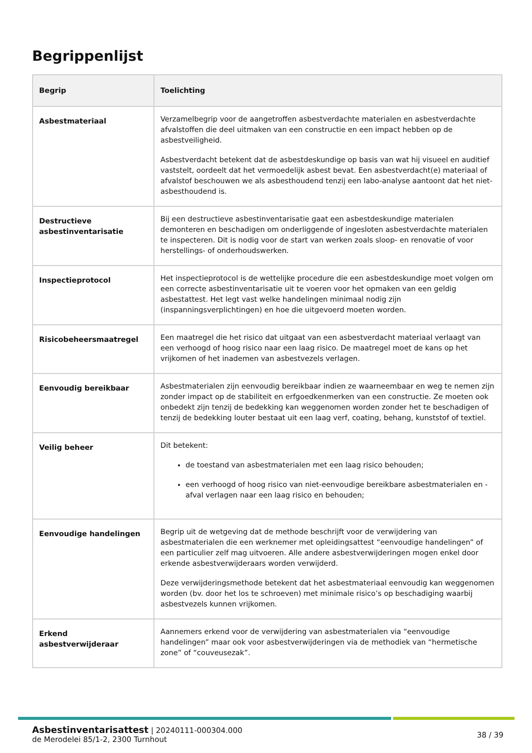Begrippenlijst
| Begrip | Toelichting |
| --- | --- |
| Asbestmateriaal | Verzamelbegrip voor de aangetroffen asbestverdachte materialen en asbestverdachte afvalstoffen die deel uitmaken van een constructie en een impact hebben op de asbestveiligheid. Asbestverdacht betekent dat de asbestdeskundige op basis van wat hij visueel en auditief vaststelt, oordeelt dat het vermoedelijk asbest bevat. Een asbestverdacht(e) materiaal of afvalstof beschouwen we als asbesthoudend tenzij een labo-analyse aantoont dat het niet-asbesthoudend is. |
| Destructieve asbestinventarisatie | Bij een destructieve asbestinventarisatie gaat een asbestdeskundige materialen demonteren en beschadigen om onderliggende of ingesloten asbestverdachte materialen te inspecteren. Dit is nodig voor de start van werken zoals sloop- en renovatie of voor herstellings- of onderhoudswerken. |
| Inspectieprotocol | Het inspectieprotocol is de wettelijke procedure die een asbestdeskundige moet volgen om een correcte asbestinventarisatie uit te voeren voor het opmaken van een geldig asbestattest. Het legt vast welke handelingen minimaal nodig zijn (inspanningsverplichtingen) en hoe die uitgevoerd moeten worden. |
| Risicobeheersmaatregel | Een maatregel die het risico dat uitgaat van een asbestverdacht materiaal verlaagt van een verhoogd of hoog risico naar een laag risico. De maatregel moet de kans op het vrijkomen of het inademen van asbestvezels verlagen. |
| Eenvoudig bereikbaar | Asbestmaterialen zijn eenvoudig bereikbaar indien ze waarneembaar en weg te nemen zijn zonder impact op de stabiliteit en erfgoedkenmerken van een constructie. Ze moeten ook onbedekt zijn tenzij de bedekking kan weggenomen worden zonder het te beschadigen of tenzij de bedekking louter bestaat uit een laag verf, coating, behang, kunststof of textiel. |
| Veilig beheer | Dit betekent: de toestand van asbestmaterialen met een laag risico behouden; een verhoogd of hoog risico van niet-eenvoudige bereikbare asbestmaterialen en -afval verlagen naar een laag risico en behouden; |
| Eenvoudige handelingen | Begrip uit de wetgeving dat de methode beschrijft voor de verwijdering van asbestmaterialen die een werknemer met opleidingsattest “eenvoudige handelingen” of een particulier zelf mag uitvoeren. Alle andere asbestverwijderingen mogen enkel door erkende asbestverwijderaars worden verwijderd. Deze verwijderingsmethode betekent dat het asbestmateriaal eenvoudig kan weggenomen worden (bv. door het los te schroeven) met minimale risico’s op beschadiging waarbij asbestvezels kunnen vrijkomen. |
| Erkend asbestverwijderaar | Aannemers erkend voor de verwijdering van asbestmaterialen via “eenvoudige handelingen” maar ook voor asbestverwijderingen via de methodiek van “hermetische zone” of “couveusezak”. |
Asbestinventarisattest | 20240111-000304.000
de Merodelei 85/1-2, 2300 Turnhout
38 / 39